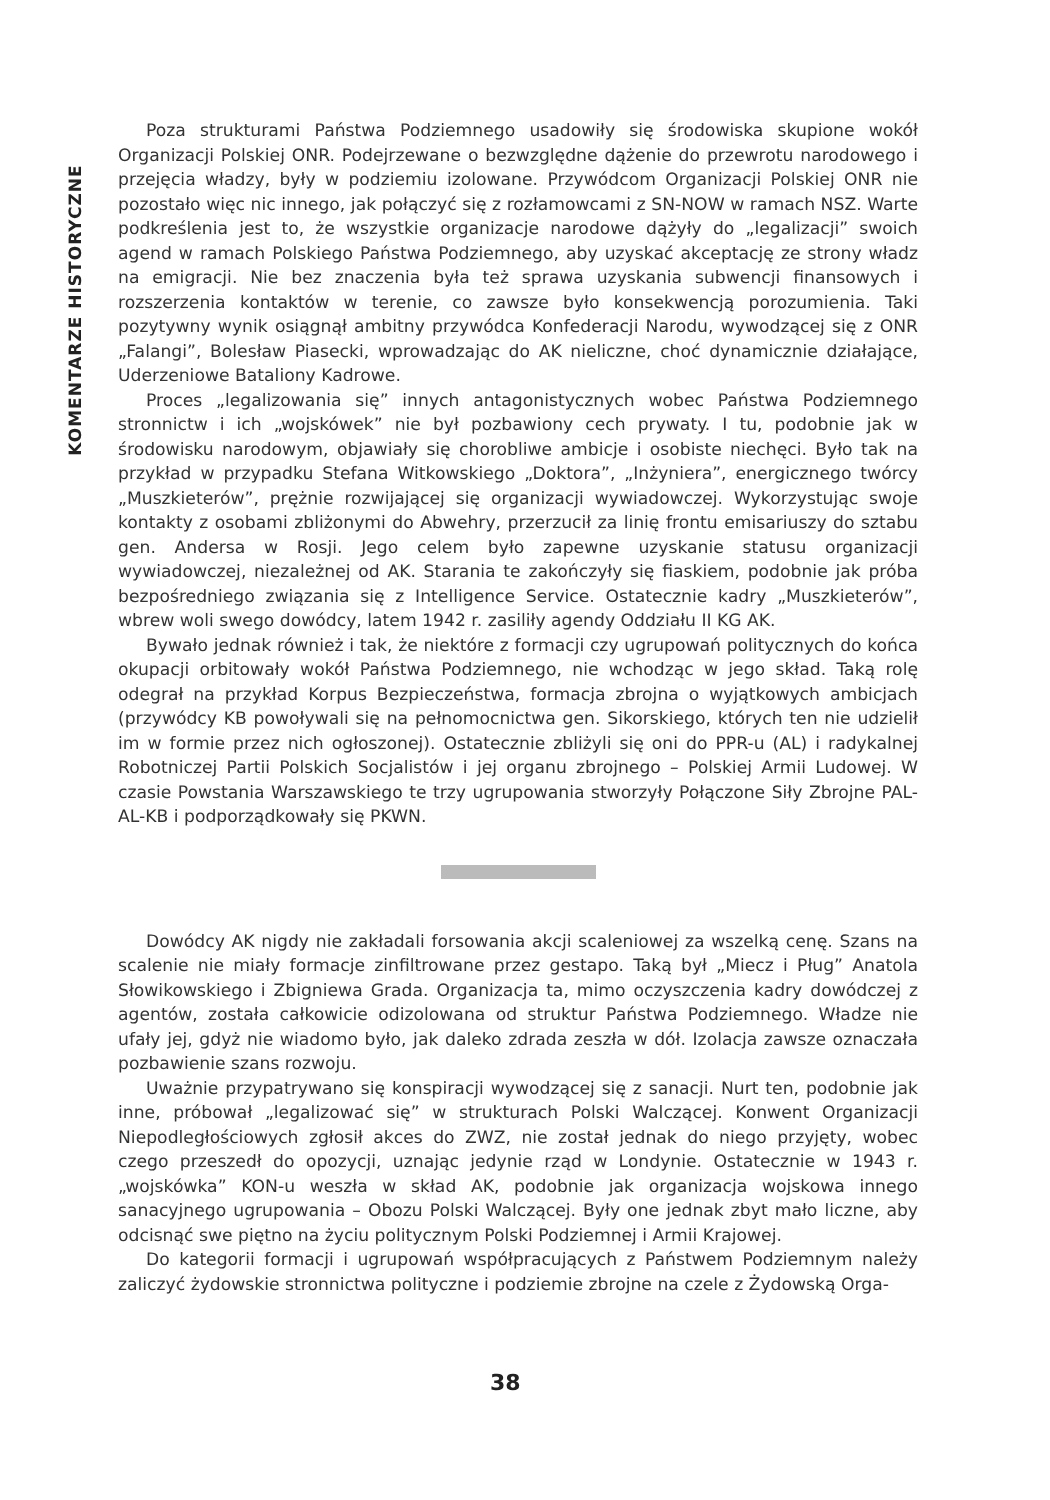KOMENTARZE HISTORYCZNE
Poza strukturami Państwa Podziemnego usadowiły się środowiska skupione wokół Organizacji Polskiej ONR. Podejrzewane o bezwzględne dążenie do przewrotu narodowego i przejęcia władzy, były w podziemiu izolowane. Przywódcom Organizacji Polskiej ONR nie pozostało więc nic innego, jak połączyć się z rozłamowcami z SN-NOW w ramach NSZ. Warte podkreślenia jest to, że wszystkie organizacje narodowe dążyły do „legalizacji” swoich agend w ramach Polskiego Państwa Podziemnego, aby uzyskać akceptację ze strony władz na emigracji. Nie bez znaczenia była też sprawa uzyskania subwencji finansowych i rozszerzenia kontaktów w terenie, co zawsze było konsekwencją porozumienia. Taki pozytywny wynik osiągnął ambitny przywódca Konfederacji Narodu, wywodzącej się z ONR „Falangi”, Bolesław Piasecki, wprowadzając do AK nieliczne, choć dynamicznie działające, Uderzeniowe Bataliony Kadrowe.
Proces „legalizowania się” innych antagonistycznych wobec Państwa Podziemnego stronnictw i ich „wojskówek” nie był pozbawiony cech prywaty. I tu, podobnie jak w środowisku narodowym, objawiały się chorobliwe ambicje i osobiste niechęci. Było tak na przykład w przypadku Stefana Witkowskiego „Doktora”, „Inżyniera”, energicznego twórcy „Muszkieterów”, prężnie rozwijającej się organizacji wywiadowczej. Wykorzystując swoje kontakty z osobami zbliżonymi do Abwehry, przerzucił za linię frontu emisariuszy do sztabu gen. Andersa w Rosji. Jego celem było zapewne uzyskanie statusu organizacji wywiadowczej, niezależnej od AK. Starania te zakończyły się fiaskiem, podobnie jak próba bezpośredniego związania się z Intelligence Service. Ostatecznie kadry „Muszkieterów”, wbrew woli swego dowódcy, latem 1942 r. zasiliły agendy Oddziału II KG AK.
Bywało jednak również i tak, że niektóre z formacji czy ugrupowań politycznych do końca okupacji orbitowały wokół Państwa Podziemnego, nie wchodząc w jego skład. Taką rolę odegrał na przykład Korpus Bezpieczeństwa, formacja zbrojna o wyjątkowych ambicjach (przywódcy KB powoływali się na pełnomocnictwa gen. Sikorskiego, których ten nie udzielił im w formie przez nich ogłoszonej). Ostatecznie zbliżyli się oni do PPR-u (AL) i radykalnej Robotniczej Partii Polskich Socjalistów i jej organu zbrojnego – Polskiej Armii Ludowej. W czasie Powstania Warszawskiego te trzy ugrupowania stworzyły Połączone Siły Zbrojne PAL-AL-KB i podporządkowały się PKWN.
Dowódcy AK nigdy nie zakładali forsowania akcji scaleniowej za wszelką cenę. Szans na scalenie nie miały formacje zinfiltrowane przez gestapo. Taką był „Miecz i Pług” Anatola Słowikowskiego i Zbigniewa Grada. Organizacja ta, mimo oczyszczenia kadry dowódczej z agentów, została całkowicie odizolowana od struktur Państwa Podziemnego. Władze nie ufały jej, gdyż nie wiadomo było, jak daleko zdrada zeszła w dół. Izolacja zawsze oznaczała pozbawienie szans rozwoju.
Uważnie przypatrywano się konspiracji wywodzącej się z sanacji. Nurt ten, podobnie jak inne, próbował „legalizować się” w strukturach Polski Walczącej. Konwent Organizacji Niepodległościowych zgłosił akces do ZWZ, nie został jednak do niego przyjęty, wobec czego przeszedł do opozycji, uznając jedynie rząd w Londynie. Ostatecznie w 1943 r. „wojskówka” KON-u weszła w skład AK, podobnie jak organizacja wojskowa innego sanacyjnego ugrupowania – Obozu Polski Walczącej. Były one jednak zbyt mało liczne, aby odcisnąć swe piętno na życiu politycznym Polski Podziemnej i Armii Krajowej.
Do kategorii formacji i ugrupowań współpracujących z Państwem Podziemnym należy zaliczyć żydowskie stronnictwa polityczne i podziemie zbrojne na czele z Żydowską Orga-
38